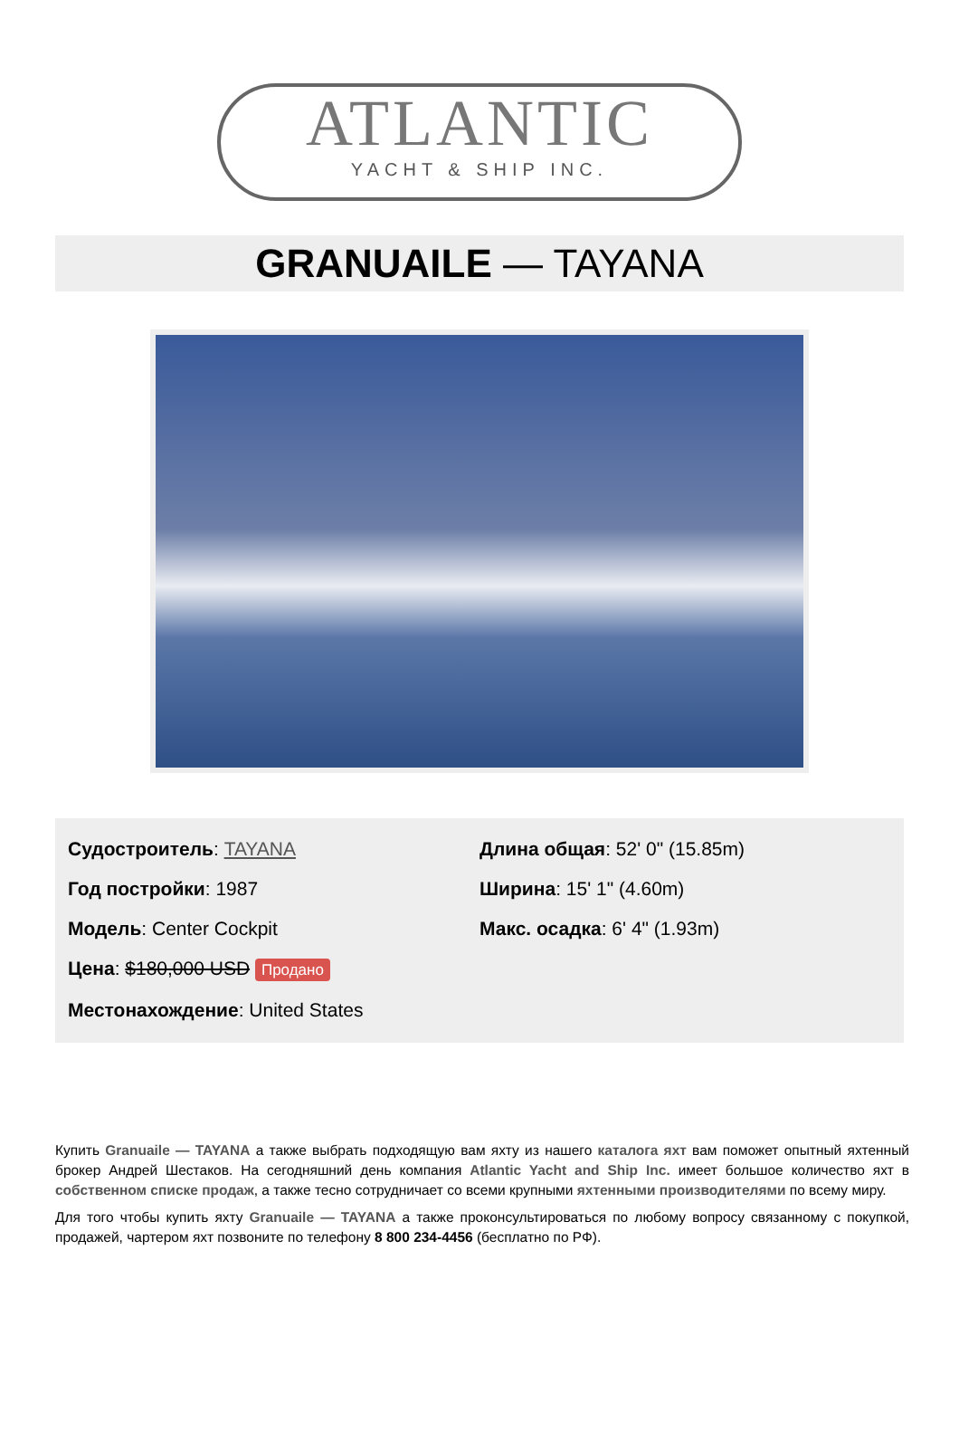ATLANTIC
YACHT & SHIP INC.
GRANUAILE — TAYANA
Судостроитель: TAYANA
Год постройки: 1987
Модель: Center Cockpit
Цена: $180,000 USD Продано
Местонахождение: United States
Длина общая: 52' 0" (15.85m)
Ширина: 15' 1" (4.60m)
Макс. осадка: 6' 4" (1.93m)
Купить Granuaile — TAYANA а также выбрать подходящую вам яхту из нашего каталога яхт вам поможет опытный яхтенный брокер Андрей Шестаков. На сегодняшний день компания Atlantic Yacht and Ship Inc. имеет большое количество яхт в собственном списке продаж, а также тесно сотрудничает со всеми крупными яхтенными производителями по всему миру.
Для того чтобы купить яхту Granuaile — TAYANA а также проконсультироваться по любому вопросу связанному с покупкой, продажей, чартером яхт позвоните по телефону 8 800 234-4456 (бесплатно по РФ).